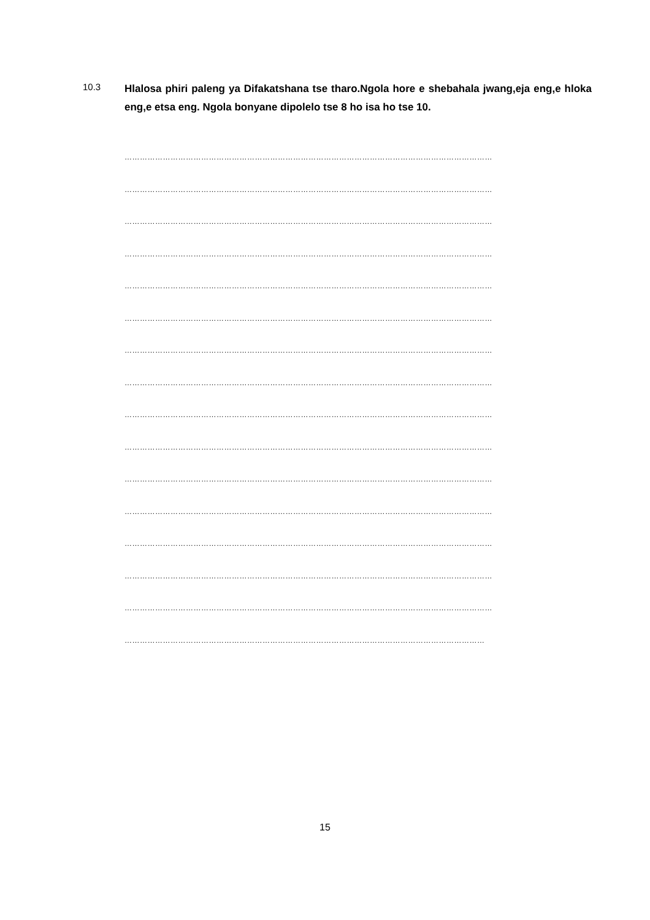10.3
Hlalosa phiri paleng ya Difakatshana tse tharo.Ngola hore e shebahala jwang,eja eng,e hloka eng,e etsa eng. Ngola bonyane dipolelo tse 8 ho isa ho tse 10.
………………………………………………………………………………………………………………………………
………………………………………………………………………………………………………………………………
………………………………………………………………………………………………………………………………
………………………………………………………………………………………………………………………………
………………………………………………………………………………………………………………………………
………………………………………………………………………………………………………………………………
………………………………………………………………………………………………………………………………
………………………………………………………………………………………………………………………………
………………………………………………………………………………………………………………………………
………………………………………………………………………………………………………………………………
………………………………………………………………………………………………………………………………
………………………………………………………………………………………………………………………………
………………………………………………………………………………………………………………………………
………………………………………………………………………………………………………………………………
………………………………………………………………………………………………………………………………
……………………………………………………………………………………………………………………………
15